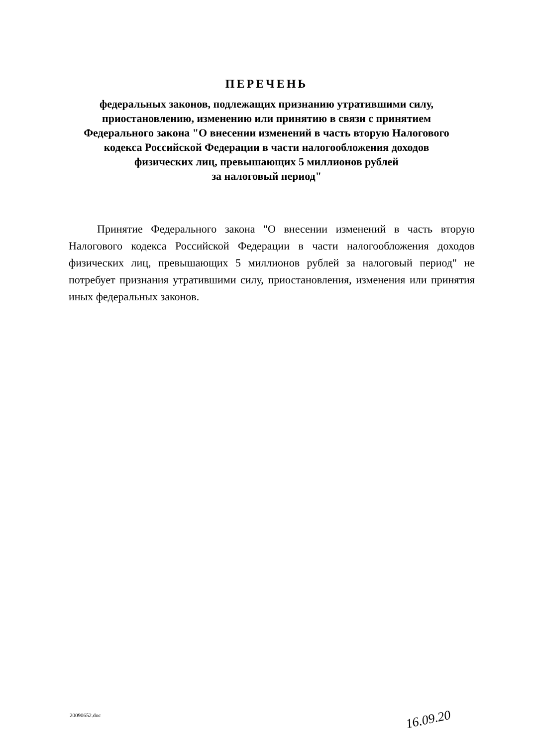ПЕРЕЧЕНЬ
федеральных законов, подлежащих признанию утратившими силу, приостановлению, изменению или принятию в связи с принятием Федерального закона "О внесении изменений в часть вторую Налогового кодекса Российской Федерации в части налогообложения доходов физических лиц, превышающих 5 миллионов рублей
за налоговый период"
Принятие Федерального закона "О внесении изменений в часть вторую Налогового кодекса Российской Федерации в части налогообложения доходов физических лиц, превышающих 5 миллионов рублей за налоговый период" не потребует признания утратившими силу, приостановления, изменения или принятия иных федеральных законов.
20090652.doc 16.09.20